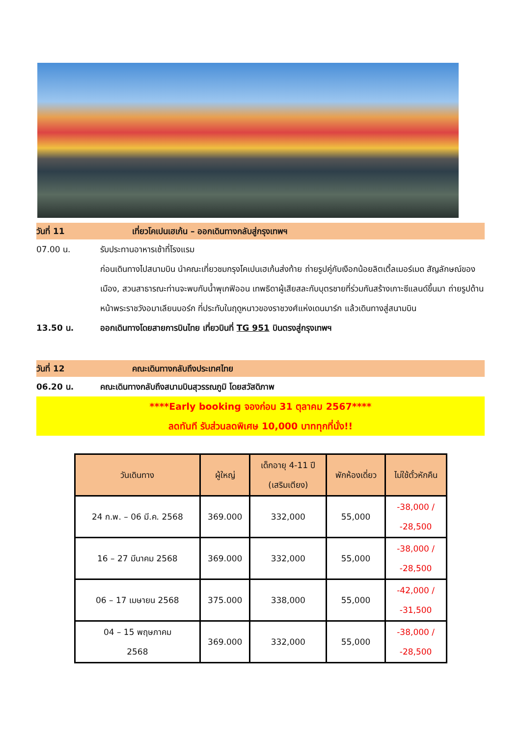วันที่ 11 เที่ยวโคเปนเฮเก้น – ออกเดินทางกลับสู่กรุงเทพฯ
07.00 น. รับประทานอาหารเช้าที่โรงแรม
ก่อนเดินทางไปสนามบิน นำคณะเที่ยวชมกรุงโคเปนเฮเก้นส่งท้าย ถ่ายรูปคู่กับเงือกน้อยลิตเติ้ลเมอร์เมด สัญลักษณ์ของเมือง, สวนสาธารณะท่านจะพบกับน้ำพุเกฟิออน เทพธิดาผู้เสียสละกับบุตรชายที่ร่วมกันสร้างเกาะซีแลนด์ขึ้นมา ถ่ายรูปด้านหน้าพระราชวังอมาเลียนบอร์ก ที่ประทับในฤดูหนาวของราชวงศ์แห่งเดนมาร์ก แล้วเดินทางสู่สนามบิน
13.50 น. ออกเดินทางโดยสายการบินไทย เที่ยวบินที่ TG 951 บินตรงสู่กรุงเทพฯ
วันที่ 12 คณะเดินทางกลับถึงประเทศไทย
06.20 น. คณะเดินทางกลับถึงสนามบินสุวรรณภูมิ โดยสวัสดิภาพ
****Early booking จองก่อน 31 ตุลาคม 2567****
ลดทันที รับส่วนลดพิเศษ 10,000 บาททุกที่นั่ง!!
| วันเดินทาง | ผู้ใหญ่ | เด็กอายุ 4-11 ปี (เสริมเตียง) | พักห้องเดี่ยว | ไม่ใช้ตั๋วหักคืน |
| --- | --- | --- | --- | --- |
| 24 ก.พ. – 06 มี.ค. 2568 | 369.000 | 332,000 | 55,000 | -38,000 / -28,500 |
| 16 – 27 มีนาคม 2568 | 369.000 | 332,000 | 55,000 | -38,000 / -28,500 |
| 06 – 17 เมษายน 2568 | 375.000 | 338,000 | 55,000 | -42,000 / -31,500 |
| 04 – 15 พฤษภาคม 2568 | 369.000 | 332,000 | 55,000 | -38,000 / -28,500 |